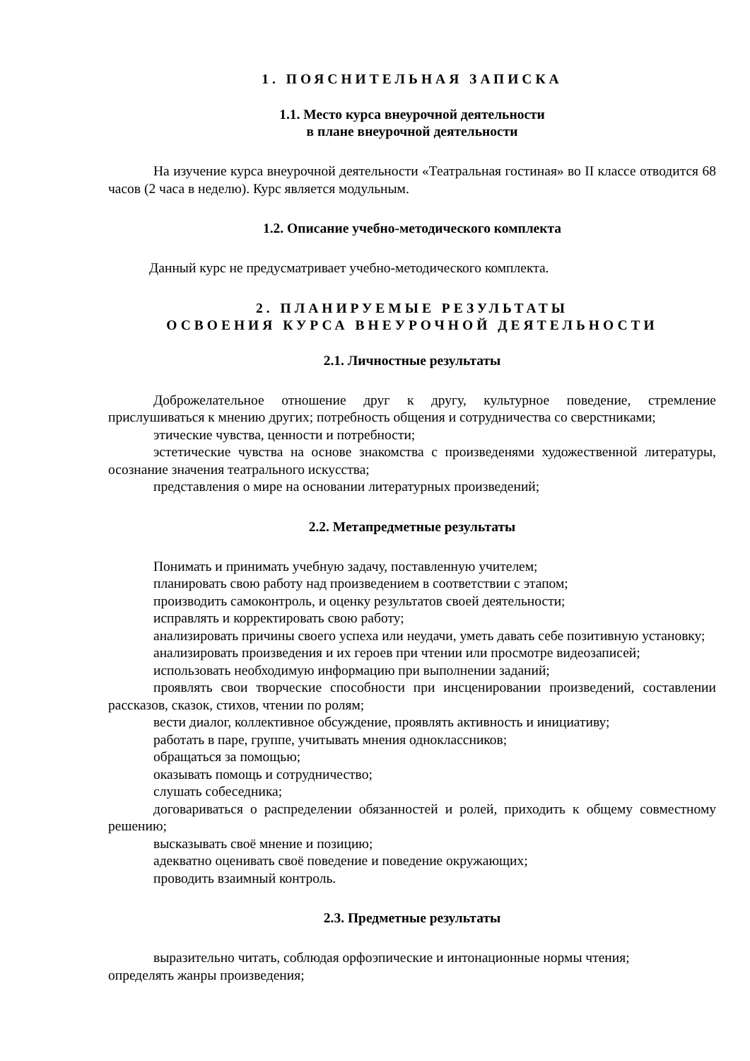1. ПОЯСНИТЕЛЬНАЯ ЗАПИСКА
1.1. Место курса внеурочной деятельности
в плане внеурочной деятельности
На изучение курса внеурочной деятельности «Театральная гостиная» во II классе отводится 68 часов (2 часа в неделю). Курс является модульным.
1.2. Описание учебно-методического комплекта
Данный курс не предусматривает учебно-методического комплекта.
2. ПЛАНИРУЕМЫЕ РЕЗУЛЬТАТЫ
ОСВОЕНИЯ КУРСА ВНЕУРОЧНОЙ ДЕЯТЕЛЬНОСТИ
2.1. Личностные результаты
Доброжелательное отношение друг к другу, культурное поведение, стремление прислушиваться к мнению других; потребность общения и сотрудничества со сверстниками;
этические чувства, ценности и потребности;
эстетические чувства на основе знакомства с произведенями художественной литературы, осознание значения театрального искусства;
представления о мире на основании литературных произведений;
2.2. Метапредметные результаты
Понимать и принимать учебную задачу, поставленную учителем;
планировать свою работу над произведением в соответствии с этапом;
производить самоконтроль, и оценку результатов своей деятельности;
исправлять и корректировать свою работу;
анализировать причины своего успеха или неудачи, уметь давать себе позитивную установку;
анализировать произведения и их героев при чтении или просмотре видеозаписей;
использовать необходимую информацию при выполнении заданий;
проявлять свои творческие способности при инсценировании произведений, составлении рассказов, сказок, стихов, чтении по ролям;
вести диалог, коллективное обсуждение, проявлять активность и инициативу;
работать в паре, группе, учитывать мнения одноклассников;
обращаться за помощью;
оказывать помощь и сотрудничество;
слушать собеседника;
договариваться о распределении обязанностей и ролей, приходить к общему совместному решению;
высказывать своё мнение и позицию;
адекватно оценивать своё поведение и поведение окружающих;
проводить взаимный контроль.
2.3. Предметные результаты
выразительно читать, соблюдая орфоэпические и интонационные нормы чтения;
определять жанры произведения;